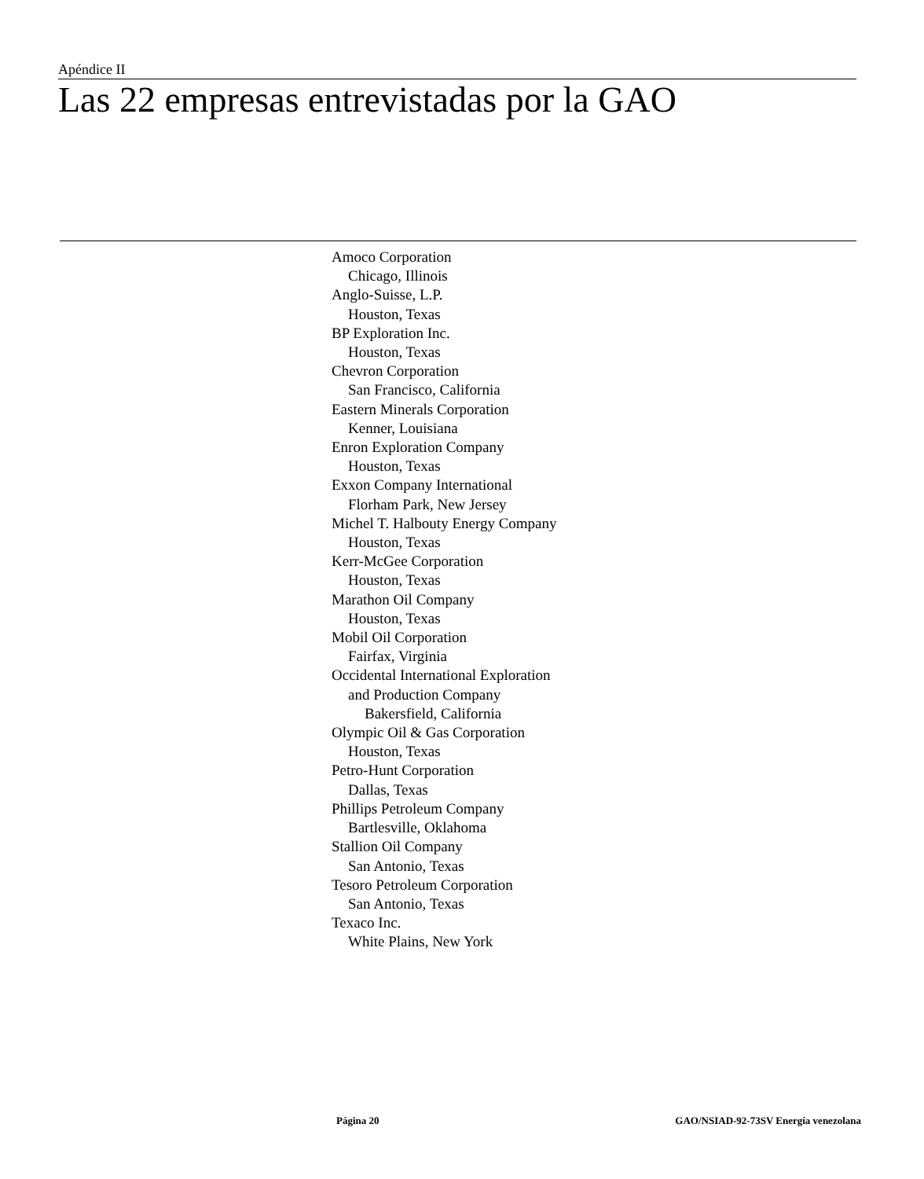Apéndice II
Las 22 empresas entrevistadas por la GAO
Amoco Corporation
Chicago, Illinois
Anglo-Suisse, L.P.
Houston, Texas
BP Exploration Inc.
Houston, Texas
Chevron Corporation
San Francisco, California
Eastern Minerals Corporation
Kenner, Louisiana
Enron Exploration Company
Houston, Texas
Exxon Company International
Florham Park, New Jersey
Michel T. Halbouty Energy Company
Houston, Texas
Kerr-McGee Corporation
Houston, Texas
Marathon Oil Company
Houston, Texas
Mobil Oil Corporation
Fairfax, Virginia
Occidental International Exploration
and Production Company
Bakersfield, California
Olympic Oil & Gas Corporation
Houston, Texas
Petro-Hunt Corporation
Dallas, Texas
Phillips Petroleum Company
Bartlesville, Oklahoma
Stallion Oil Company
San Antonio, Texas
Tesoro Petroleum Corporation
San Antonio, Texas
Texaco Inc.
White Plains, New York
Página 20 GAO/NSIAD-92-73SV Energía venezolana